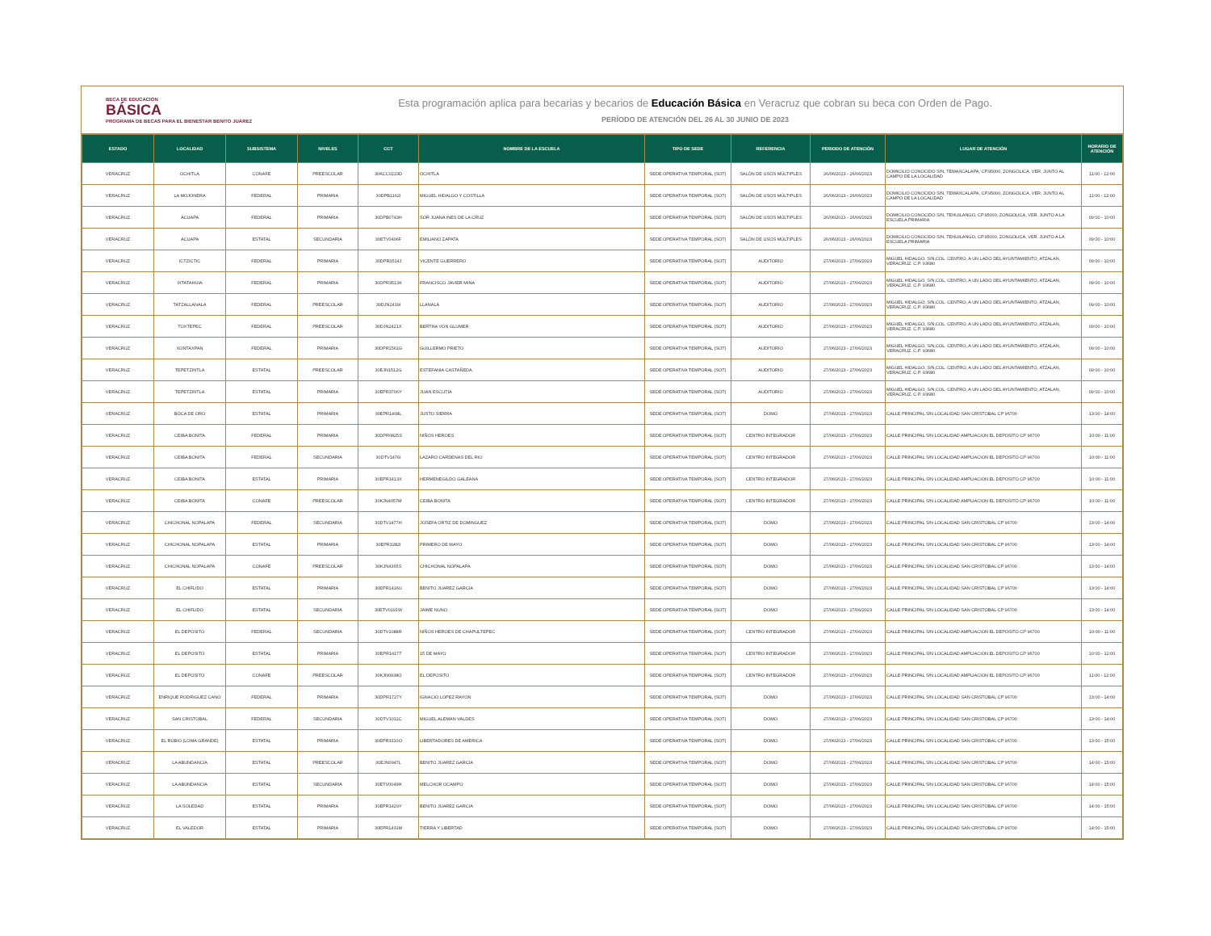BECA DE EDUCACIÓN
BÁSICA
PROGRAMA DE BECAS PARA EL BIENESTAR BENITO JUÁREZ
Esta programación aplica para becarias y becarios de Educación Básica en Veracruz que cobran su beca con Orden de Pago.
PERÍODO DE ATENCIÓN DEL 26 AL 30 JUNIO DE 2023
| ESTADO | LOCALIDAD | SUBSISTEMA | NIVELES | CCT | NOMBRE DE LA ESCUELA | TIPO DE SEDE | REFERENCIA | PERIODO DE ATENCIÓN | LUGAR DE ATENCIÓN | HORARIO DE ATENCIÓN |
| --- | --- | --- | --- | --- | --- | --- | --- | --- | --- | --- |
| VERACRUZ | OCHITLA | CONAFE | PREESCOLAR | 30KCC0223D | OCHITLA | SEDE OPERATIVA TEMPORAL (SOT) | SALÓN DE USOS MÚLTIPLES | 26/06/2023 - 26/06/2023 | DOMICILIO CONOCIDO S/N, TEMAXCALAPA, CP.95000, ZONGOLICA, VER. JUNTO AL CAMPO DE LA LOCALIDAD | 11:00 - 12:00 |
| VERACRUZ | LA MOJONERA | FEDERAL | PRIMARIA | 30DPB1162I | MIGUEL HIDALGO Y COSTILLA | SEDE OPERATIVA TEMPORAL (SOT) | SALÓN DE USOS MÚLTIPLES | 26/06/2023 - 26/06/2023 | DOMICILIO CONOCIDO S/N, TEMAXCALAPA, CP.95000, ZONGOLICA, VER. JUNTO AL CAMPO DE LA LOCALIDAD | 11:00 - 12:00 |
| VERACRUZ | ACUAPA | FEDERAL | PRIMARIA | 30DPB0743H | SOR JUANA INES DE LA CRUZ | SEDE OPERATIVA TEMPORAL (SOT) | SALÓN DE USOS MÚLTIPLES | 26/06/2023 - 26/06/2023 | DOMICILIO CONOCIDO S/N, TEHUILANGO, CP.95000, ZONGOLICA, VER. JUNTO A LA ESCUELA PRIMARIA | 09:00 - 10:00 |
| VERACRUZ | ACUAPA | ESTATAL | SECUNDARIA | 30ETV0406F | EMILIANO ZAPATA | SEDE OPERATIVA TEMPORAL (SOT) | SALÓN DE USOS MÚLTIPLES | 26/06/2023 - 26/06/2023 | DOMICILIO CONOCIDO S/N, TEHUILANGO, CP.95000, ZONGOLICA, VER. JUNTO A LA ESCUELA PRIMARIA | 09:00 - 10:00 |
| VERACRUZ | ICTZICTIC | FEDERAL | PRIMARIA | 30DPR3514J | VICENTE GUERRERO | SEDE OPERATIVA TEMPORAL (SOT) | AUDITORIO | 27/06/2023 - 27/06/2023 | MIGUEL HIDALGO, S/N,COL. CENTRO, A UN LADO DEL AYUNTAMIENTO, ATZALAN, VERACRUZ. C.P. 93680 | 09:00 - 10:00 |
| VERACRUZ | IXTATAHUIA | FEDERAL | PRIMARIA | 30DPR3513K | FRANCISCO JAVIER MINA | SEDE OPERATIVA TEMPORAL (SOT) | AUDITORIO | 27/06/2023 - 27/06/2023 | MIGUEL HIDALGO, S/N,COL. CENTRO, A UN LADO DEL AYUNTAMIENTO, ATZALAN, VERACRUZ. C.P. 93680 | 09:00 - 10:00 |
| VERACRUZ | TATZALLANALA | FEDERAL | PREESCOLAR | 30DJN2419I | LLANALA | SEDE OPERATIVA TEMPORAL (SOT) | AUDITORIO | 27/06/2023 - 27/06/2023 | MIGUEL HIDALGO, S/N,COL. CENTRO, A UN LADO DEL AYUNTAMIENTO, ATZALAN, VERACRUZ. C.P. 93680 | 09:00 - 10:00 |
| VERACRUZ | TOXTEPEC | FEDERAL | PREESCOLAR | 30DJN2421X | BERTHA VON GLUMER | SEDE OPERATIVA TEMPORAL (SOT) | AUDITORIO | 27/06/2023 - 27/06/2023 | MIGUEL HIDALGO, S/N,COL. CENTRO, A UN LADO DEL AYUNTAMIENTO, ATZALAN, VERACRUZ. C.P. 93680 | 09:00 - 10:00 |
| VERACRUZ | XONTAXPAN | FEDERAL | PRIMARIA | 30DPR1561G | GUILLERMO PRIETO | SEDE OPERATIVA TEMPORAL (SOT) | AUDITORIO | 27/06/2023 - 27/06/2023 | MIGUEL HIDALGO, S/N,COL. CENTRO, A UN LADO DEL AYUNTAMIENTO, ATZALAN, VERACRUZ. C.P. 93680 | 09:00 - 10:00 |
| VERACRUZ | TEPETZINTLA | ESTATAL | PREESCOLAR | 30EJN1512G | ESTEFANIA CASTAÑEDA | SEDE OPERATIVA TEMPORAL (SOT) | AUDITORIO | 27/06/2023 - 27/06/2023 | MIGUEL HIDALGO, S/N,COL. CENTRO, A UN LADO DEL AYUNTAMIENTO, ATZALAN, VERACRUZ. C.P. 93680 | 09:00 - 10:00 |
| VERACRUZ | TEPETZINTLA | ESTATAL | PRIMARIA | 30EPR3706Y | JUAN ESCUTIA | SEDE OPERATIVA TEMPORAL (SOT) | AUDITORIO | 27/06/2023 - 27/06/2023 | MIGUEL HIDALGO, S/N,COL. CENTRO, A UN LADO DEL AYUNTAMIENTO, ATZALAN, VERACRUZ. C.P. 93680 | 09:00 - 10:00 |
| VERACRUZ | BOCA DE ORO | ESTATAL | PRIMARIA | 30EPR1408L | JUSTO SIERRA | SEDE OPERATIVA TEMPORAL (SOT) | DOMO | 27/06/2023 - 27/06/2023 | CALLE PRINCIPAL S/N LOCALIDAD SAN CRISTOBAL CP 96700 | 13:00 - 14:00 |
| VERACRUZ | CEIBA BONITA | FEDERAL | PRIMARIA | 30DPR0825S | NIÑOS HEROES | SEDE OPERATIVA TEMPORAL (SOT) | CENTRO INTEGRADOR | 27/06/2023 - 27/06/2023 | CALLE PRINCIPAL S/N LOCALIDAD AMPLIACION EL DEPOSITO CP 96700 | 10:00 - 11:00 |
| VERACRUZ | CEIBA BONITA | FEDERAL | SECUNDARIA | 30DTV1476I | LAZARO CARDENAS DEL RIO | SEDE OPERATIVA TEMPORAL (SOT) | CENTRO INTEGRADOR | 27/06/2023 - 27/06/2023 | CALLE PRINCIPAL S/N LOCALIDAD AMPLIACION EL DEPOSITO CP 96700 | 10:00 - 11:00 |
| VERACRUZ | CEIBA BONITA | ESTATAL | PRIMARIA | 30EPR1413X | HERMENEGILDO GALEANA | SEDE OPERATIVA TEMPORAL (SOT) | CENTRO INTEGRADOR | 27/06/2023 - 27/06/2023 | CALLE PRINCIPAL S/N LOCALIDAD AMPLIACION EL DEPOSITO CP 96700 | 10:00 - 11:00 |
| VERACRUZ | CEIBA BONITA | CONAFE | PREESCOLAR | 30KJN4057M | CEIBA BONITA | SEDE OPERATIVA TEMPORAL (SOT) | CENTRO INTEGRADOR | 27/06/2023 - 27/06/2023 | CALLE PRINCIPAL S/N LOCALIDAD AMPLIACION EL DEPOSITO CP 96700 | 10:00 - 11:00 |
| VERACRUZ | CHICHONAL NOPALAPA | FEDERAL | SECUNDARIA | 30DTV1477H | JOSEFA ORTIZ DE DOMINGUEZ | SEDE OPERATIVA TEMPORAL (SOT) | DOMO | 27/06/2023 - 27/06/2023 | CALLE PRINCIPAL S/N LOCALIDAD SAN CRISTOBAL CP 96700 | 13:00 - 14:00 |
| VERACRUZ | CHICHONAL NOPALAPA | ESTATAL | PRIMARIA | 30EPR3282I | PRIMERO DE MAYO | SEDE OPERATIVA TEMPORAL (SOT) | DOMO | 27/06/2023 - 27/06/2023 | CALLE PRINCIPAL S/N LOCALIDAD SAN CRISTOBAL CP 96700 | 13:00 - 14:00 |
| VERACRUZ | CHICHONAL NOPALAPA | CONAFE | PREESCOLAR | 30KJN4365S | CHICHONAL NOPALAPA | SEDE OPERATIVA TEMPORAL (SOT) | DOMO | 27/06/2023 - 27/06/2023 | CALLE PRINCIPAL S/N LOCALIDAD SAN CRISTOBAL CP 96700 | 13:00 - 14:00 |
| VERACRUZ | EL CHIFLIDO | ESTATAL | PRIMARIA | 30EPR1416U | BENITO JUAREZ GARCIA | SEDE OPERATIVA TEMPORAL (SOT) | DOMO | 27/06/2023 - 27/06/2023 | CALLE PRINCIPAL S/N LOCALIDAD SAN CRISTOBAL CP 96700 | 13:00 - 14:00 |
| VERACRUZ | EL CHIFLIDO | ESTATAL | SECUNDARIA | 30ETV0191W | JAIME NUNO | SEDE OPERATIVA TEMPORAL (SOT) | DOMO | 27/06/2023 - 27/06/2023 | CALLE PRINCIPAL S/N LOCALIDAD SAN CRISTOBAL CP 96700 | 13:00 - 14:00 |
| VERACRUZ | EL DEPOSITO | FEDERAL | SECUNDARIA | 30DTV1088R | NIÑOS HEROES DE CHAPULTEPEC | SEDE OPERATIVA TEMPORAL (SOT) | CENTRO INTEGRADOR | 27/06/2023 - 27/06/2023 | CALLE PRINCIPAL S/N LOCALIDAD AMPLIACION EL DEPOSITO CP 96700 | 10:00 - 11:00 |
| VERACRUZ | EL DEPOSITO | ESTATAL | PRIMARIA | 30EPR1417T | 15 DE MAYO | SEDE OPERATIVA TEMPORAL (SOT) | CENTRO INTEGRADOR | 27/06/2023 - 27/06/2023 | CALLE PRINCIPAL S/N LOCALIDAD AMPLIACION EL DEPOSITO CP 96700 | 10:00 - 12:00 |
| VERACRUZ | EL DEPOSITO | CONAFE | PREESCOLAR | 30KJN0938O | EL DEPOSITO | SEDE OPERATIVA TEMPORAL (SOT) | CENTRO INTEGRADOR | 27/06/2023 - 27/06/2023 | CALLE PRINCIPAL S/N LOCALIDAD AMPLIACION EL DEPOSITO CP 96700 | 11:00 - 12:00 |
| VERACRUZ | ENRIQUE RODRIGUEZ CANO | FEDERAL | PRIMARIA | 30DPR1727Y | IGNACIO LOPEZ RAYON | SEDE OPERATIVA TEMPORAL (SOT) | DOMO | 27/06/2023 - 27/06/2023 | CALLE PRINCIPAL S/N LOCALIDAD SAN CRISTOBAL CP 96700 | 13:00 - 14:00 |
| VERACRUZ | SAN CRISTOBAL | FEDERAL | SECUNDARIA | 30DTV1011C | MIGUEL ALEMAN VALDES | SEDE OPERATIVA TEMPORAL (SOT) | DOMO | 27/06/2023 - 27/06/2023 | CALLE PRINCIPAL S/N LOCALIDAD SAN CRISTOBAL CP 96700 | 13:00 - 14:00 |
| VERACRUZ | EL RUBIO (LOMA GRANDE) | ESTATAL | PRIMARIA | 30EPR3310O | LIBERTADORES DE AMERICA | SEDE OPERATIVA TEMPORAL (SOT) | DOMO | 27/06/2023 - 27/06/2023 | CALLE PRINCIPAL S/N LOCALIDAD SAN CRISTOBAL CP 96700 | 13:00 - 15:00 |
| VERACRUZ | LA ABUNDANCIA | ESTATAL | PREESCOLAR | 30EJN0947L | BENITO JUAREZ GARCIA | SEDE OPERATIVA TEMPORAL (SOT) | DOMO | 27/06/2023 - 27/06/2023 | CALLE PRINCIPAL S/N LOCALIDAD SAN CRISTOBAL CP 96700 | 14:00 - 15:00 |
| VERACRUZ | LA ABUNDANCIA | ESTATAL | SECUNDARIA | 30ETV0049H | MELCHOR OCAMPO | SEDE OPERATIVA TEMPORAL (SOT) | DOMO | 27/06/2023 - 27/06/2023 | CALLE PRINCIPAL S/N LOCALIDAD SAN CRISTOBAL CP 96700 | 14:00 - 15:00 |
| VERACRUZ | LA SOLEDAD | ESTATAL | PRIMARIA | 30EPR1429Y | BENITO JUAREZ GARCIA | SEDE OPERATIVA TEMPORAL (SOT) | DOMO | 27/06/2023 - 27/06/2023 | CALLE PRINCIPAL S/N LOCALIDAD SAN CRISTOBAL CP 96700 | 14:00 - 15:00 |
| VERACRUZ | EL VALEDOR | ESTATAL | PRIMARIA | 30EPR1431M | TIERRA Y LIBERTAD | SEDE OPERATIVA TEMPORAL (SOT) | DOMO | 27/06/2023 - 27/06/2023 | CALLE PRINCIPAL S/N LOCALIDAD SAN CRISTOBAL CP 96700 | 14:00 - 15:00 |